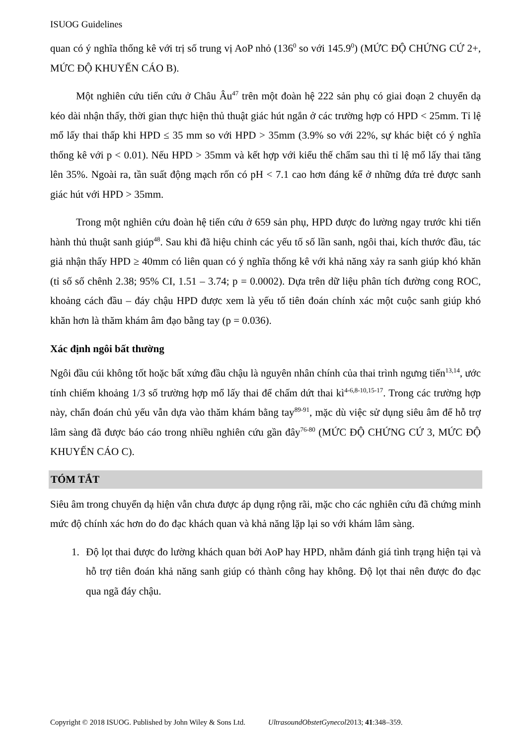ISUOG Guidelines
quan có ý nghĩa thống kê với trị số trung vị AoP nhỏ (136<sup>0</sup> so với 145.9<sup>0</sup>) (MỨC ĐỘ CHỨNG CỨ 2+, MỨC ĐỘ KHUYẾN CÁO B).
Một nghiên cứu tiến cứu ở Châu Âu<sup>47</sup> trên một đoàn hệ 222 sản phụ có giai đoạn 2 chuyển dạ kéo dài nhận thấy, thời gian thực hiện thủ thuật giác hút ngắn ở các trường hợp có HPD < 25mm. Tỉ lệ mổ lấy thai thấp khi HPD ≤ 35 mm so với HPD > 35mm (3.9% so với 22%, sự khác biệt có ý nghĩa thống kê với p < 0.01). Nếu HPD > 35mm và kết hợp với kiểu thế chẩm sau thì tỉ lệ mổ lấy thai tăng lên 35%. Ngoài ra, tần suất động mạch rốn có pH < 7.1 cao hơn đáng kể ở những đứa trẻ được sanh giác hút với HPD > 35mm.
Trong một nghiên cứu đoàn hệ tiến cứu ở 659 sản phụ, HPD được đo lường ngay trước khi tiến hành thủ thuật sanh giúp<sup>48</sup>. Sau khi đã hiệu chỉnh các yếu tố số lần sanh, ngôi thai, kích thước đầu, tác giả nhận thấy HPD ≥ 40mm có liên quan có ý nghĩa thống kê với khả năng xảy ra sanh giúp khó khăn (tỉ số số chênh 2.38; 95% CI, 1.51 – 3.74; p = 0.0002). Dựa trên dữ liệu phân tích đường cong ROC, khoảng cách đầu – đáy chậu HPD được xem là yếu tố tiên đoán chính xác một cuộc sanh giúp khó khăn hơn là thăm khám âm đạo bằng tay (p = 0.036).
Xác định ngôi bất thường
Ngôi đầu cúi không tốt hoặc bất xứng đầu chậu là nguyên nhân chính của thai trình ngưng tiến<sup>13,14</sup>, ước tính chiếm khoảng 1/3 số trường hợp mổ lấy thai để chấm dứt thai kì<sup>4-6,8-10,15-17</sup>. Trong các trường hợp này, chẩn đoán chủ yếu vẫn dựa vào thăm khám bằng tay<sup>89-91</sup>, mặc dù việc sử dụng siêu âm để hỗ trợ lâm sàng đã được báo cáo trong nhiều nghiên cứu gần đây<sup>76-80</sup> (MỨC ĐỘ CHỨNG CỨ 3, MỨC ĐỘ KHUYẾN CÁO C).
TÓM TẮT
Siêu âm trong chuyển dạ hiện vẫn chưa được áp dụng rộng rãi, mặc cho các nghiên cứu đã chứng minh mức độ chính xác hơn do đo đạc khách quan và khả năng lặp lại so với khám lâm sàng.
1. Độ lọt thai được đo lường khách quan bởi AoP hay HPD, nhằm đánh giá tình trạng hiện tại và hỗ trợ tiên đoán khả năng sanh giúp có thành công hay không. Độ lọt thai nên được đo đạc qua ngã đáy chậu.
Copyright © 2018 ISUOG. Published by John Wiley & Sons Ltd. UltrasoundObstetGynecol2013; 41:348–359.